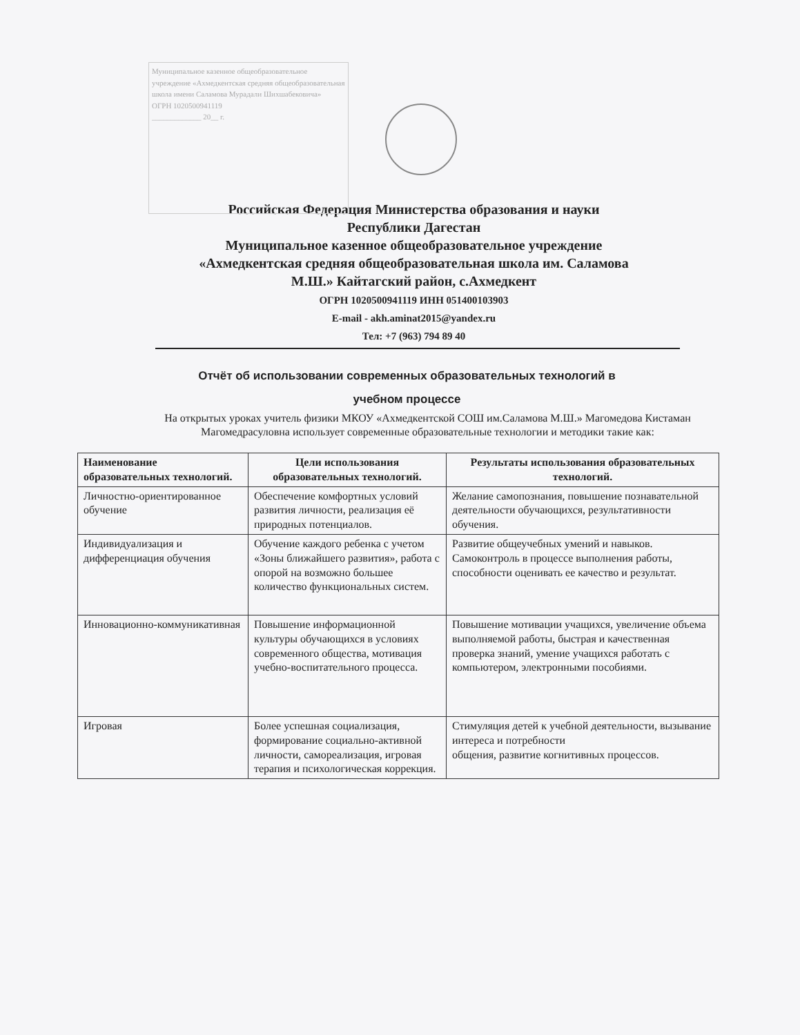Муниципальное казенное общеобразовательное учреждение «Ахмедкентская средняя общеобразовательная школа имени Саламова Мурадали Шихшабековича»
ОГРН 1020500941119
_____________ 20__ г.
Российская Федерация Министерства образования и науки
Республики Дагестан
Муниципальное казенное общеобразовательное учреждение
«Ахмедкентская средняя общеобразовательная школа им. Саламова
М.Ш.» Кайтагский район, с.Ахмедкент
ОГРН 1020500941119 ИНН 051400103903
E-mail - akh.aminat2015@yandex.ru
Тел: +7 (963) 794 89 40
Отчёт об использовании современных образовательных технологий в
учебном процессе
На открытых уроках учитель физики МКОУ «Ахмедкентской СОШ им.Саламова М.Ш.» Магомедова Кистаман Магомедрасуловна использует современные образовательные технологии и методики такие как:
| Наименование образовательных технологий. | Цели использования образовательных технологий. | Результаты использования образовательных технологий. |
| --- | --- | --- |
| Личностно-ориентированное обучение | Обеспечение комфортных условий развития личности, реализация её природных потенциалов. | Желание самопознания, повышение познавательной деятельности обучающихся, результативности обучения. |
| Индивидуализация и дифференциация обучения | Обучение каждого ребенка с учетом «Зоны ближайшего развития», работа с опорой на возможно большее количество функциональных систем. | Развитие общеучебных умений и навыков. Самоконтроль в процессе выполнения работы, способности оценивать ее качество и результат. |
| Инновационно-коммуникативная | Повышение информационной культуры обучающихся в условиях современного общества, мотивация учебно-воспитательного процесса. | Повышение мотивации учащихся, увеличение объема выполняемой работы, быстрая и качественная проверка знаний, умение учащихся работать с компьютером, электронными пособиями. |
| Игровая | Более успешная социализация, формирование социально-активной личности, самореализация, игровая терапия и психологическая коррекция. | Стимуляция детей к учебной деятельности, вызывание интереса и потребности общения, развитие когнитивных процессов. |